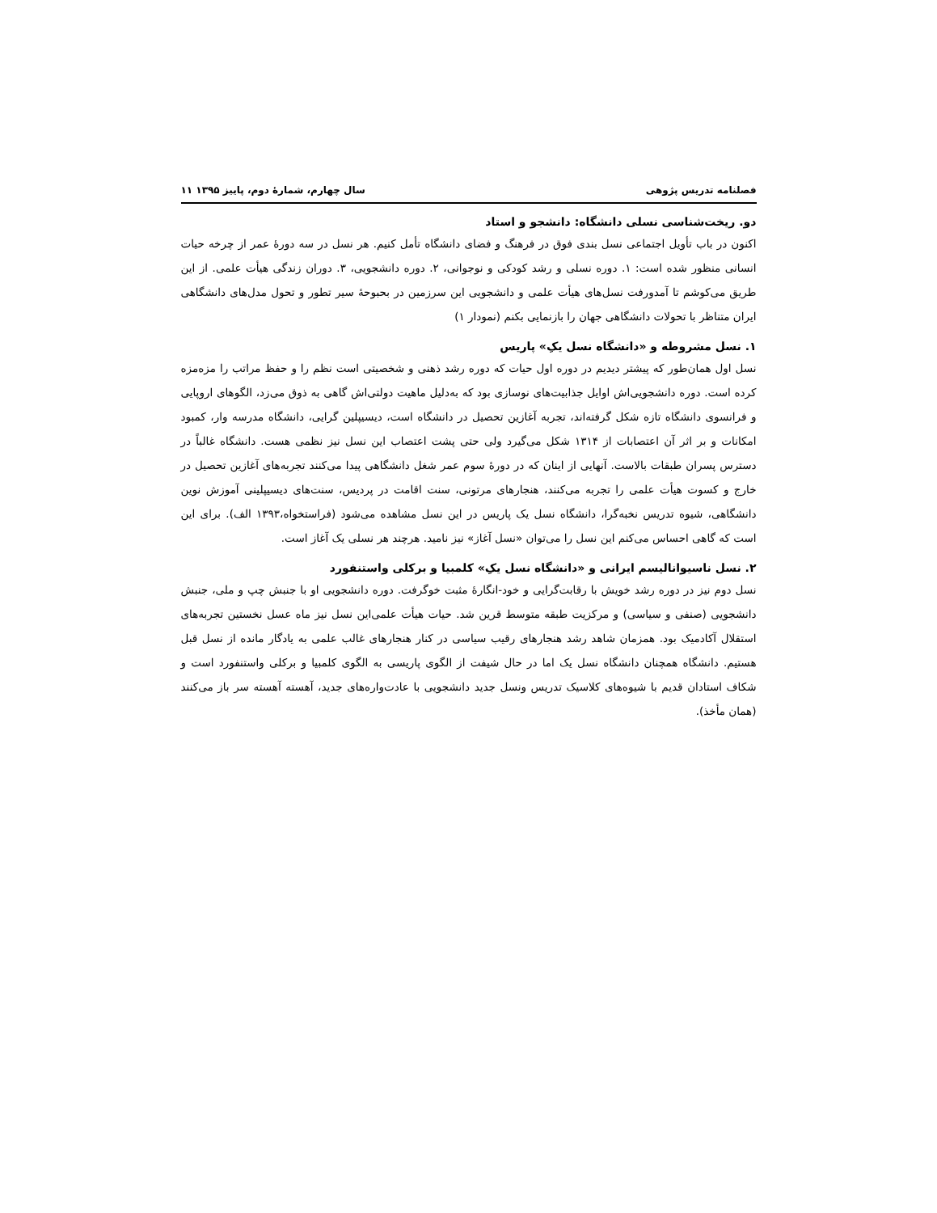فصلنامه تدریس پژوهی سال چهارم، شمارهٔ دوم، پاییز ۱۳۹۵ ۱۱
دو. ریخت‌شناسی نسلی دانشگاه: دانشجو و استاد
اکنون در باب تأویل اجتماعی نسل بندی فوق در فرهنگ و فضای دانشگاه تأمل کنیم. هر نسل در سه دورهٔ عمر از چرخه حیات انسانی منظور شده است: ۱. دوره نسلی و رشد کودکی و نوجوانی، ۲. دوره دانشجویی، ۳. دوران زندگی هیأت علمی. از این طریق می‌کوشم تا آمدورفت نسل‌های هیأت علمی و دانشجویی این سرزمین در بحبوحهٔ سیر تطور و تحول مدل‌های دانشگاهی ایران متناظر با تحولات دانشگاهی جهان را بازنمایی بکنم (نمودار ۱)
۱. نسل مشروطه و «دانشگاه نسل یکِ» پاریس
نسل اول همان‌طور که پیشتر دیدیم در دوره اول حیات که دوره رشد ذهنی و شخصیتی است نظم را و حفظ مراتب را مزه‌مزه کرده است. دوره دانشجویی‌اش اوایل جذابیت‌های نوسازی بود که به‌دلیل ماهیت دولتی‌اش گاهی به ذوق می‌زد، الگوهای اروپایی و فرانسوی دانشگاه تازه شکل گرفته‌اند، تجربه آغازین تحصیل در دانشگاه است، دیسیپلین گرایی، دانشگاه مدرسه وار، کمبود امکانات و بر اثر آن اعتصابات از ۱۳۱۴ شکل می‌گیرد ولی حتی پشت اعتصاب این نسل نیز نظمی هست. دانشگاه غالباً در دسترس پسران طبقات بالاست. آنهایی از اینان که در دورهٔ سوم عمر شغل دانشگاهی پیدا می‌کنند تجربه‌های آغازین تحصیل در خارج و کسوت هیأت علمی را تجربه می‌کنند، هنجارهای مرتونی، سنت اقامت در پردیس، سنت‌های دیسیپلینی آموزش نوین دانشگاهی، شیوه تدریس نخبه‌گرا، دانشگاه نسل یک پاریس در این نسل مشاهده می‌شود (فراستخواه،۱۳۹۳ الف). برای این است که گاهی احساس می‌کنم این نسل را می‌توان «نسل آغاز» نیز نامید. هرچند هر نسلی یک آغاز است.
۲. نسل ناسیوانالیسم ایرانی و «دانشگاه نسل یکِ» کلمبیا و برکلی واستنفورد
نسل دوم نیز در دوره رشد خویش با رقابت‌گرایی و خود-انگارهٔ مثبت خوگرفت. دوره دانشجویی او با جنبش چپ و ملی، جنبش دانشجویی (صنفی و سیاسی) و مرکزیت طبقه متوسط قرین شد. حیات هیأت علمی‌این نسل نیز ماه عسل نخستین تجربه‌های استقلال آکادمیک بود. همزمان شاهد رشد هنجارهای رقیب سیاسی در کنار هنجارهای غالب علمی به یادگار مانده از نسل قبل هستیم. دانشگاه همچنان دانشگاه نسل یک اما در حال شیفت از الگوی پاریسی به الگوی کلمبیا و برکلی واستنفورد است و شکاف استادان قدیم با شیوه‌های کلاسیک تدریس ونسل جدید دانشجویی با عادت‌واره‌های جدید، آهسته آهسته سر باز می‌کنند (همان مأخذ).